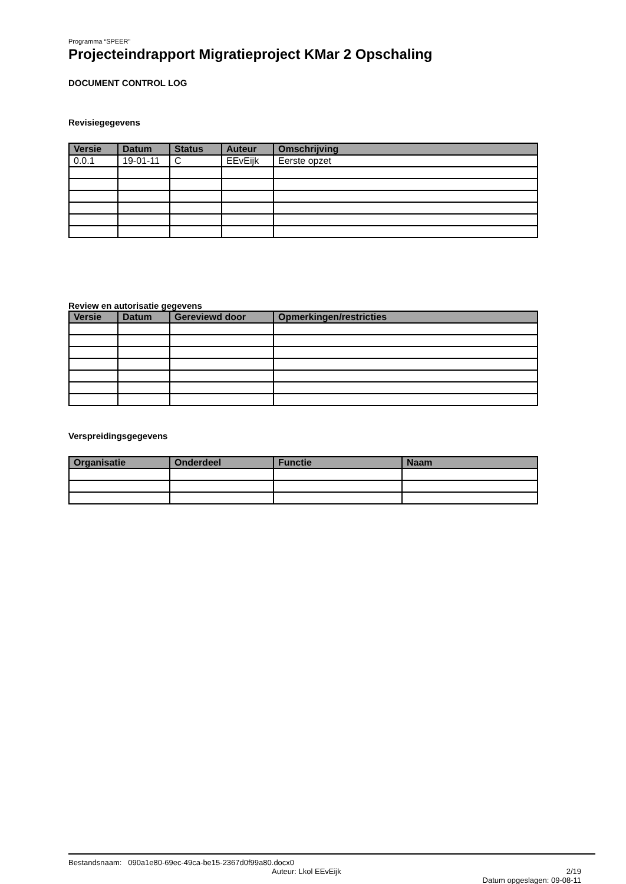Programma “SPEER”
Projecteindrapport Migratieproject KMar 2 Opschaling
DOCUMENT CONTROL LOG
Revisiegegevens
| Versie | Datum | Status | Auteur | Omschrijving |
| --- | --- | --- | --- | --- |
| 0.0.1 | 19-01-11 | C | EEvEijk | Eerste opzet |
Review en autorisatie gegevens
| Versie | Datum | Gereviewd door | Opmerkingen/restricties |
| --- | --- | --- | --- |
Verspreidingsgegevens
| Organisatie | Onderdeel | Functie | Naam |
| --- | --- | --- | --- |
Bestandsnaam: 090a1e80-69ec-49ca-be15-2367d0f99a80.docx0
Auteur: Lkol EEvEijk 2/19
Datum opgeslagen: 09-08-11